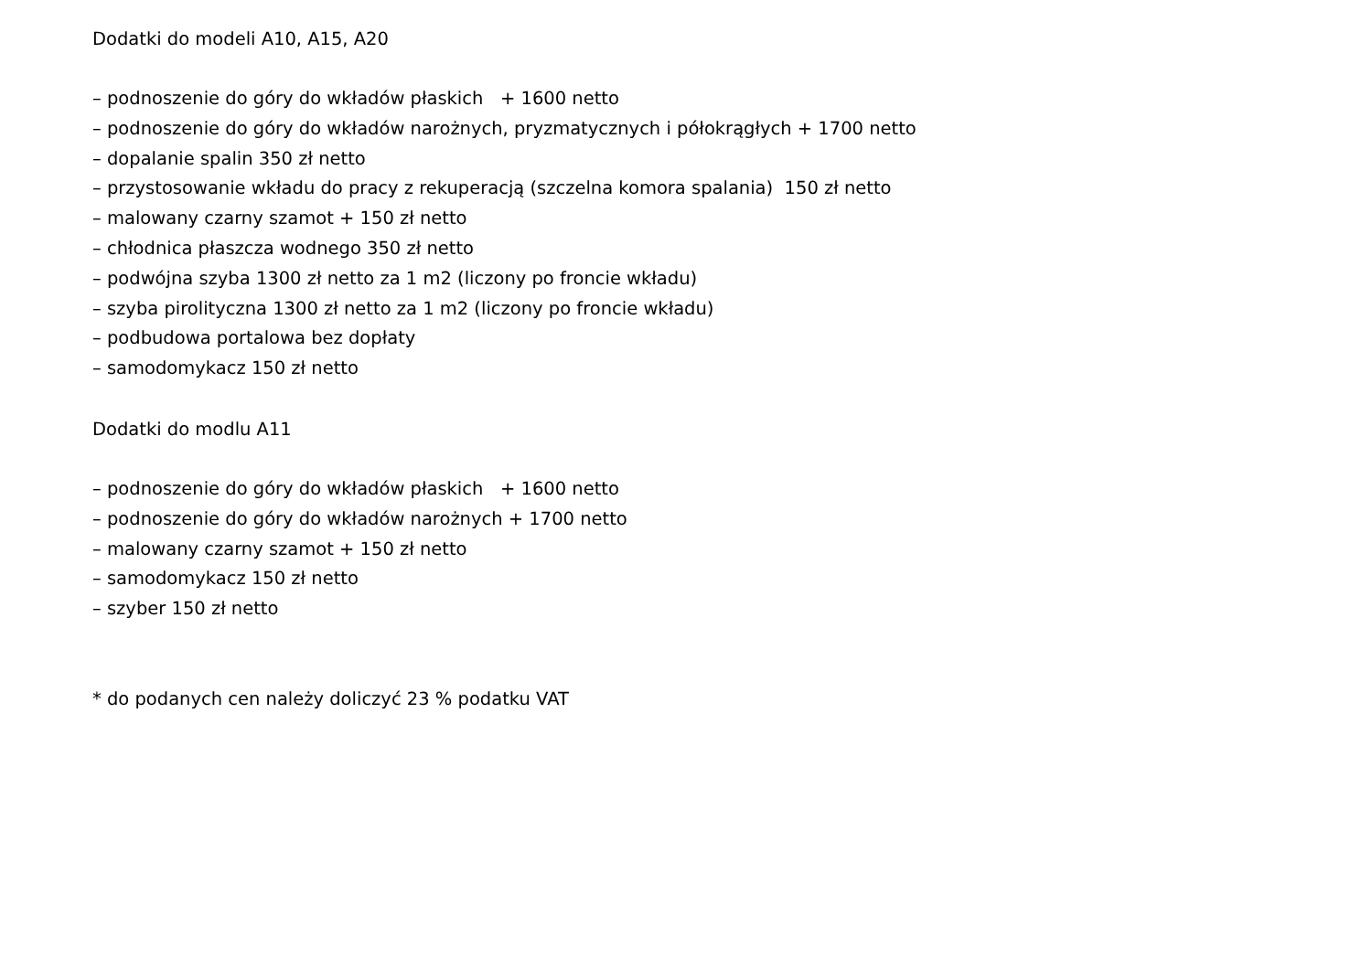Dodatki do modeli A10, A15, A20
– podnoszenie do góry do wkładów płaskich + 1600 netto
– podnoszenie do góry do wkładów narożnych, pryzmatycznych i półokrągłych + 1700 netto
– dopalanie spalin 350 zł netto
– przystosowanie wkładu do pracy z rekuperacją (szczelna komora spalania) 150 zł netto
– malowany czarny szamot + 150 zł netto
– chłodnica płaszcza wodnego 350 zł netto
– podwójna szyba 1300 zł netto za 1 m2 (liczony po froncie wkładu)
– szyba pirolityczna 1300 zł netto za 1 m2 (liczony po froncie wkładu)
– podbudowa portalowa bez dopłaty
– samodomykacz 150 zł netto
Dodatki do modlu A11
– podnoszenie do góry do wkładów płaskich + 1600 netto
– podnoszenie do góry do wkładów narożnych + 1700 netto
– malowany czarny szamot + 150 zł netto
– samodomykacz 150 zł netto
– szyber 150 zł netto
* do podanych cen należy doliczyć 23 % podatku VAT